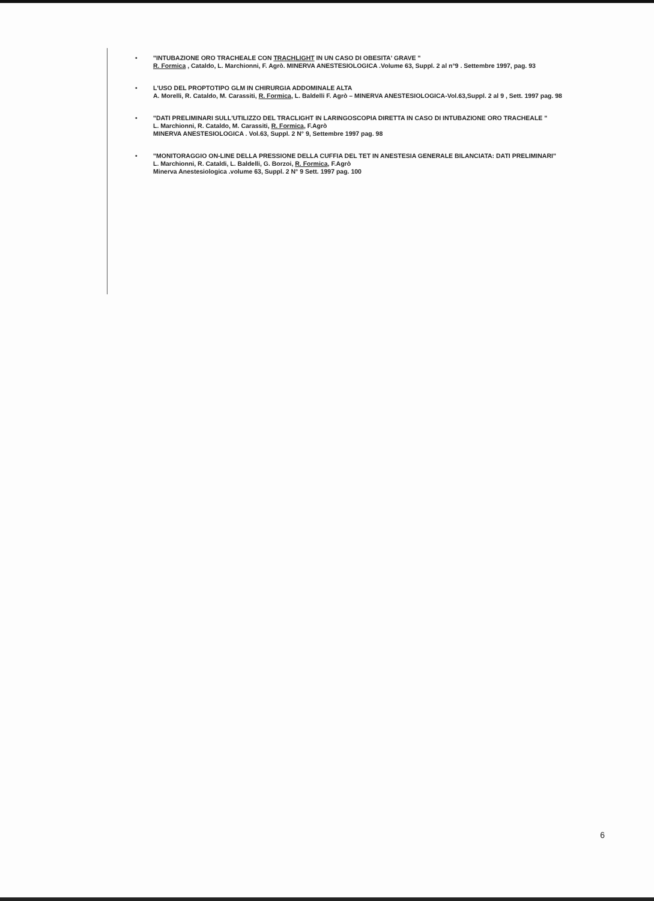• "INTUBAZIONE ORO TRACHEALE CON TRACHLIGHT IN UN CASO DI OBESITA' GRAVE "
R. Formica , Cataldo, L. Marchionni, F. Agrò. MINERVA ANESTESIOLOGICA .Volume 63, Suppl. 2 al n°9 . Settembre 1997, pag. 93
• L'USO DEL PROPTOTIPO GLM IN CHIRURGIA ADDOMINALE ALTA
A. Morelli, R. Cataldo, M. Carassiti, R. Formica, L. Baldelli F. Agrò – MINERVA ANESTESIOLOGICA-Vol.63,Suppl. 2 al 9 , Sett. 1997 pag. 98
• "DATI PRELIMINARI SULL'UTILIZZO DEL TRACLIGHT IN LARINGOSCOPIA DIRETTA IN CASO DI INTUBAZIONE ORO TRACHEALE "
L. Marchionni, R. Cataldo, M. Carassiti, R. Formica, F.Agrò
MINERVA ANESTESIOLOGICA . Vol.63, Suppl. 2 N° 9, Settembre 1997 pag. 98
• "MONITORAGGIO ON-LINE DELLA PRESSIONE DELLA CUFFIA DEL TET IN ANESTESIA GENERALE BILANCIATA: DATI PRELIMINARI"
L. Marchionni, R. Cataldi, L. Baldelli, G. Borzoi, R. Formica, F.Agrò
Minerva Anestesiologica .volume 63, Suppl. 2 N° 9 Sett. 1997 pag. 100
6